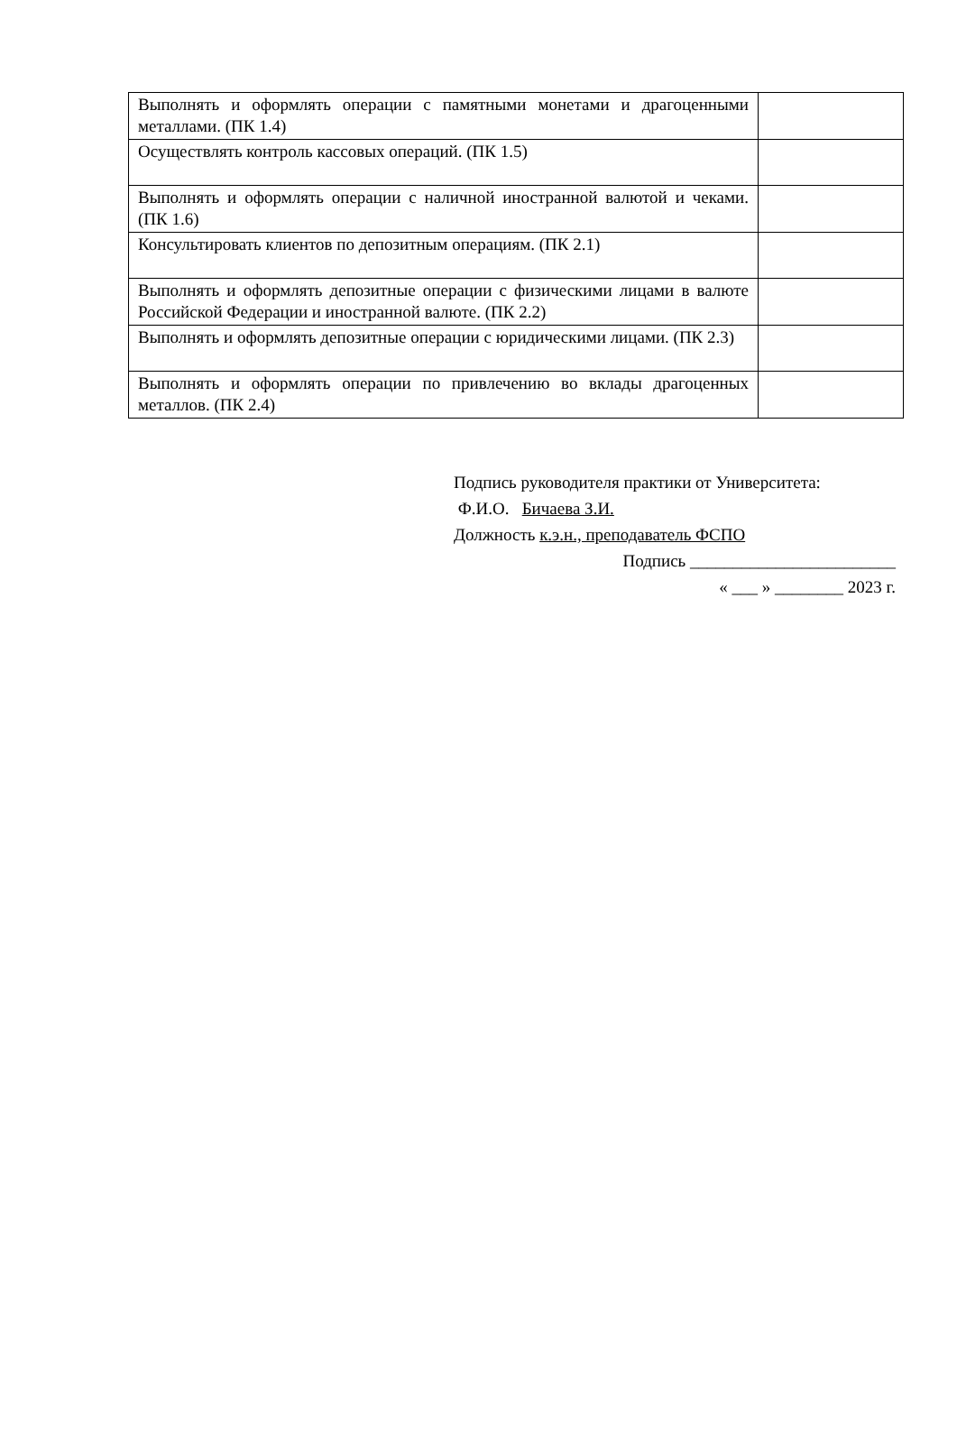| Выполнять и оформлять операции с памятными монетами и драгоценными металлами. (ПК 1.4) | |
| Осуществлять контроль кассовых операций. (ПК 1.5) | |
| Выполнять и оформлять операции с наличной иностранной валютой и чеками. (ПК 1.6) | |
| Консультировать клиентов по депозитным операциям. (ПК 2.1) | |
| Выполнять и оформлять депозитные операции с физическими лицами в валюте Российской Федерации и иностранной валюте. (ПК 2.2) | |
| Выполнять и оформлять депозитные операции с юридическими лицами. (ПК 2.3) | |
| Выполнять и оформлять операции по привлечению во вклады драгоценных металлов. (ПК 2.4) | |
Подпись руководителя практики от Университета:
Ф.И.О. Бичаева З.И.
Должность к.э.н., преподаватель ФСПО
Подпись ________________________
« ___ » ________ 2023 г.